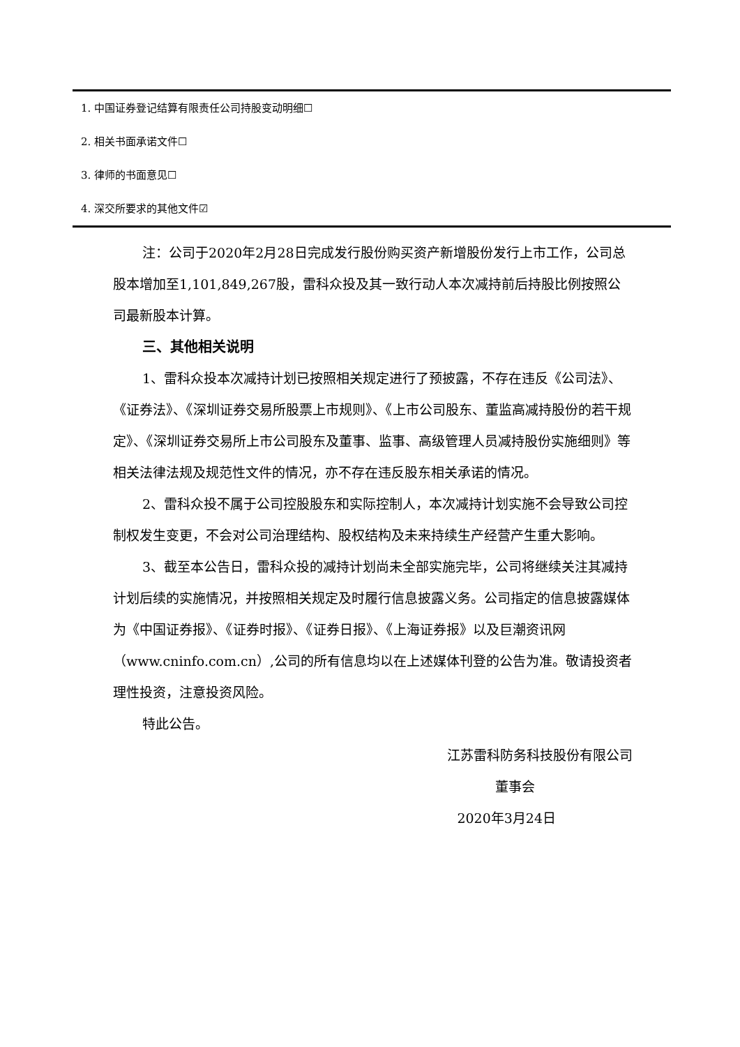1. 中国证券登记结算有限责任公司持股变动明细☐
2. 相关书面承诺文件☐
3. 律师的书面意见☐
4. 深交所要求的其他文件☑
注：公司于2020年2月28日完成发行股份购买资产新增股份发行上市工作，公司总股本增加至1,101,849,267股，雷科众投及其一致行动人本次减持前后持股比例按照公司最新股本计算。
三、其他相关说明
1、雷科众投本次减持计划已按照相关规定进行了预披露，不存在违反《公司法》、《证券法》、《深圳证券交易所股票上市规则》、《上市公司股东、董监高减持股份的若干规定》、《深圳证券交易所上市公司股东及董事、监事、高级管理人员减持股份实施细则》等相关法律法规及规范性文件的情况，亦不存在违反股东相关承诺的情况。
2、雷科众投不属于公司控股股东和实际控制人，本次减持计划实施不会导致公司控制权发生变更，不会对公司治理结构、股权结构及未来持续生产经营产生重大影响。
3、截至本公告日，雷科众投的减持计划尚未全部实施完毕，公司将继续关注其减持计划后续的实施情况，并按照相关规定及时履行信息披露义务。公司指定的信息披露媒体为《中国证券报》、《证券时报》、《证券日报》、《上海证券报》以及巨潮资讯网（www.cninfo.com.cn）,公司的所有信息均以在上述媒体刊登的公告为准。敬请投资者理性投资，注意投资风险。
特此公告。
江苏雷科防务科技股份有限公司
董事会
2020年3月24日